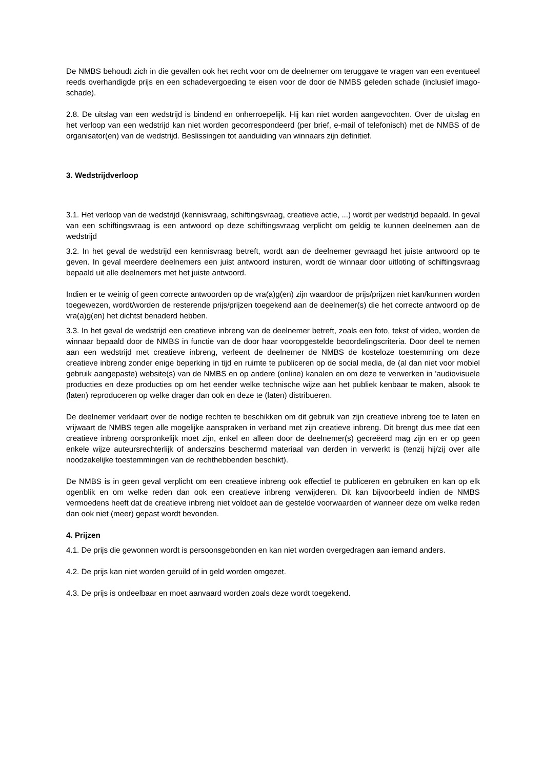De NMBS behoudt zich in die gevallen ook het recht voor om de deelnemer om teruggave te vragen van een eventueel reeds overhandigde prijs en een schadevergoeding te eisen voor de door de NMBS geleden schade (inclusief imago-schade).
2.8. De uitslag van een wedstrijd is bindend en onherroepelijk. Hij kan niet worden aangevochten. Over de uitslag en het verloop van een wedstrijd kan niet worden gecorrespondeerd (per brief, e-mail of telefonisch) met de NMBS of de organisator(en) van de wedstrijd. Beslissingen tot aanduiding van winnaars zijn definitief.
3. Wedstrijdverloop
3.1. Het verloop van de wedstrijd (kennisvraag, schiftingsvraag, creatieve actie, ...) wordt per wedstrijd bepaald. In geval van een schiftingsvraag is een antwoord op deze schiftingsvraag verplicht om geldig te kunnen deelnemen aan de wedstrijd
3.2. In het geval de wedstrijd een kennisvraag betreft, wordt aan de deelnemer gevraagd het juiste antwoord op te geven. In geval meerdere deelnemers een juist antwoord insturen, wordt de winnaar door uitloting of schiftingsvraag bepaald uit alle deelnemers met het juiste antwoord.
Indien er te weinig of geen correcte antwoorden op de vra(a)g(en) zijn waardoor de prijs/prijzen niet kan/kunnen worden toegewezen, wordt/worden de resterende prijs/prijzen toegekend aan de deelnemer(s) die het correcte antwoord op de vra(a)g(en) het dichtst benaderd hebben.
3.3. In het geval de wedstrijd een creatieve inbreng van de deelnemer betreft, zoals een foto, tekst of video, worden de winnaar bepaald door de NMBS in functie van de door haar vooropgestelde beoordelingscriteria. Door deel te nemen aan een wedstrijd met creatieve inbreng, verleent de deelnemer de NMBS de kosteloze toestemming om deze creatieve inbreng zonder enige beperking in tijd en ruimte te publiceren op de social media, de (al dan niet voor mobiel gebruik aangepaste) website(s) van de NMBS en op andere (online) kanalen en om deze te verwerken in ’audiovisuele producties en deze producties op om het eender welke technische wijze aan het publiek kenbaar te maken, alsook te (laten) reproduceren op welke drager dan ook en deze te (laten) distribueren.
De deelnemer verklaart over de nodige rechten te beschikken om dit gebruik van zijn creatieve inbreng toe te laten en vrijwaart de NMBS tegen alle mogelijke aanspraken in verband met zijn creatieve inbreng. Dit brengt dus mee dat een creatieve inbreng oorspronkelijk moet zijn, enkel en alleen door de deelnemer(s) gecreëerd mag zijn en er op geen enkele wijze auteursrechterlijk of anderszins beschermd materiaal van derden in verwerkt is (tenzij hij/zij over alle noodzakelijke toestemmingen van de rechthebbenden beschikt).
De NMBS is in geen geval verplicht om een creatieve inbreng ook effectief te publiceren en gebruiken en kan op elk ogenblik en om welke reden dan ook een creatieve inbreng verwijderen. Dit kan bijvoorbeeld indien de NMBS vermoedens heeft dat de creatieve inbreng niet voldoet aan de gestelde voorwaarden of wanneer deze om welke reden dan ook niet (meer) gepast wordt bevonden.
4. Prijzen
4.1. De prijs die gewonnen wordt is persoonsgebonden en kan niet worden overgedragen aan iemand anders.
4.2. De prijs kan niet worden geruild of in geld worden omgezet.
4.3. De prijs is ondeelbaar en moet aanvaard worden zoals deze wordt toegekend.